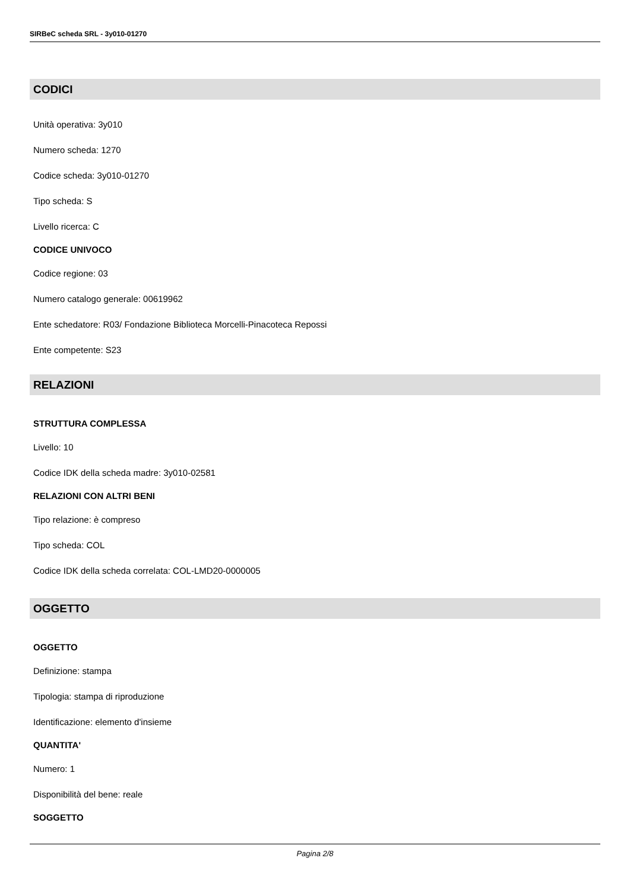SIRBeC scheda SRL - 3y010-01270
CODICI
Unità operativa: 3y010
Numero scheda: 1270
Codice scheda: 3y010-01270
Tipo scheda: S
Livello ricerca: C
CODICE UNIVOCO
Codice regione: 03
Numero catalogo generale: 00619962
Ente schedatore: R03/ Fondazione Biblioteca Morcelli-Pinacoteca Repossi
Ente competente: S23
RELAZIONI
STRUTTURA COMPLESSA
Livello: 10
Codice IDK della scheda madre: 3y010-02581
RELAZIONI CON ALTRI BENI
Tipo relazione: è compreso
Tipo scheda: COL
Codice IDK della scheda correlata: COL-LMD20-0000005
OGGETTO
OGGETTO
Definizione: stampa
Tipologia: stampa di riproduzione
Identificazione: elemento d'insieme
QUANTITA'
Numero: 1
Disponibilità del bene: reale
SOGGETTO
Pagina 2/8